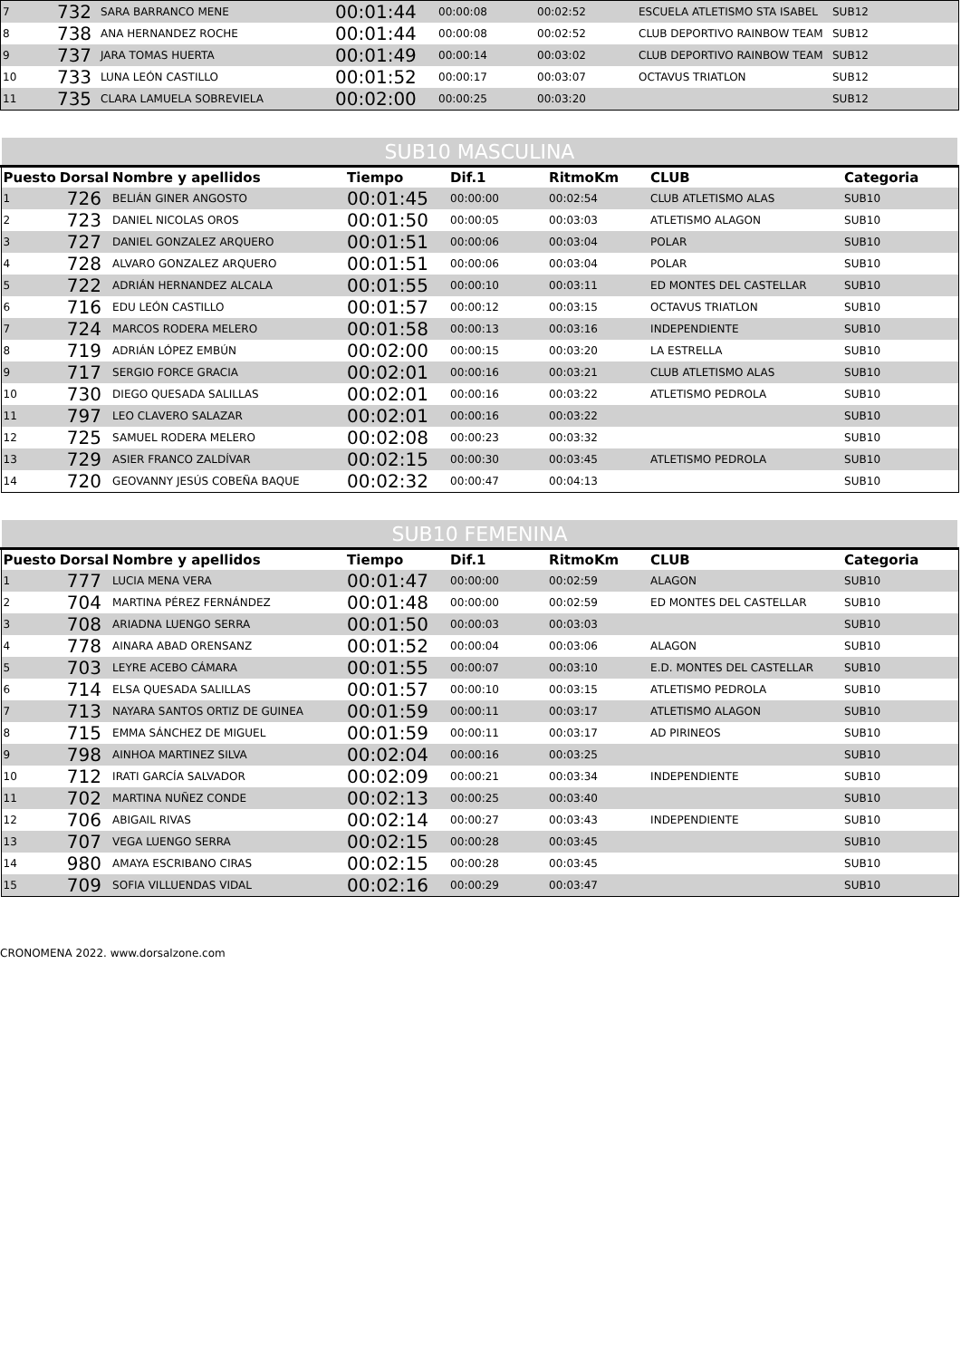| 7 | 732 | SARA BARRANCO MENE | 00:01:44 | 00:00:08 | 00:02:52 | ESCUELA ATLETISMO STA ISABEL | SUB12 |
| 8 | 738 | ANA HERNANDEZ ROCHE | 00:01:44 | 00:00:08 | 00:02:52 | CLUB DEPORTIVO RAINBOW TEAM | SUB12 |
| 9 | 737 | JARA TOMAS HUERTA | 00:01:49 | 00:00:14 | 00:03:02 | CLUB DEPORTIVO RAINBOW TEAM | SUB12 |
| 10 | 733 | LUNA LEÓN CASTILLO | 00:01:52 | 00:00:17 | 00:03:07 | OCTAVUS TRIATLON | SUB12 |
| 11 | 735 | CLARA LAMUELA SOBREVIELA | 00:02:00 | 00:00:25 | 00:03:20 | | SUB12 |
| SUB10 MASCULINA | | | | | | | |
| Puesto | Dorsal | Nombre y apellidos | Tiempo | Dif.1 | RitmoKm | CLUB | Categoria |
| 1 | 726 | BELIÁN GINER ANGOSTO | 00:01:45 | 00:00:00 | 00:02:54 | CLUB ATLETISMO ALAS | SUB10 |
| 2 | 723 | DANIEL NICOLAS OROS | 00:01:50 | 00:00:05 | 00:03:03 | ATLETISMO ALAGON | SUB10 |
| 3 | 727 | DANIEL GONZALEZ ARQUERO | 00:01:51 | 00:00:06 | 00:03:04 | POLAR | SUB10 |
| 4 | 728 | ALVARO GONZALEZ ARQUERO | 00:01:51 | 00:00:06 | 00:03:04 | POLAR | SUB10 |
| 5 | 722 | ADRIÁN HERNANDEZ ALCALA | 00:01:55 | 00:00:10 | 00:03:11 | ED MONTES DEL CASTELLAR | SUB10 |
| 6 | 716 | EDU LEÓN CASTILLO | 00:01:57 | 00:00:12 | 00:03:15 | OCTAVUS TRIATLON | SUB10 |
| 7 | 724 | MARCOS RODERA MELERO | 00:01:58 | 00:00:13 | 00:03:16 | INDEPENDIENTE | SUB10 |
| 8 | 719 | ADRIÁN LÓPEZ EMBÚN | 00:02:00 | 00:00:15 | 00:03:20 | LA ESTRELLA | SUB10 |
| 9 | 717 | SERGIO FORCE GRACIA | 00:02:01 | 00:00:16 | 00:03:21 | CLUB ATLETISMO ALAS | SUB10 |
| 10 | 730 | DIEGO QUESADA SALILLAS | 00:02:01 | 00:00:16 | 00:03:22 | ATLETISMO PEDROLA | SUB10 |
| 11 | 797 | LEO CLAVERO SALAZAR | 00:02:01 | 00:00:16 | 00:03:22 | | SUB10 |
| 12 | 725 | SAMUEL RODERA MELERO | 00:02:08 | 00:00:23 | 00:03:32 | | SUB10 |
| 13 | 729 | ASIER FRANCO ZALDÍVAR | 00:02:15 | 00:00:30 | 00:03:45 | ATLETISMO PEDROLA | SUB10 |
| 14 | 720 | GEOVANNY JESÚS COBEÑA BAQUE | 00:02:32 | 00:00:47 | 00:04:13 | | SUB10 |
| SUB10 FEMENINA | | | | | | | |
| Puesto | Dorsal | Nombre y apellidos | Tiempo | Dif.1 | RitmoKm | CLUB | Categoria |
| 1 | 777 | LUCIA MENA VERA | 00:01:47 | 00:00:00 | 00:02:59 | ALAGON | SUB10 |
| 2 | 704 | MARTINA PÉREZ FERNÁNDEZ | 00:01:48 | 00:00:00 | 00:02:59 | ED MONTES DEL CASTELLAR | SUB10 |
| 3 | 708 | ARIADNA LUENGO SERRA | 00:01:50 | 00:00:03 | 00:03:03 | | SUB10 |
| 4 | 778 | AINARA ABAD ORENSANZ | 00:01:52 | 00:00:04 | 00:03:06 | ALAGON | SUB10 |
| 5 | 703 | LEYRE ACEBO CÁMARA | 00:01:55 | 00:00:07 | 00:03:10 | E.D. MONTES DEL CASTELLAR | SUB10 |
| 6 | 714 | ELSA QUESADA SALILLAS | 00:01:57 | 00:00:10 | 00:03:15 | ATLETISMO PEDROLA | SUB10 |
| 7 | 713 | NAYARA SANTOS ORTIZ DE GUINEA | 00:01:59 | 00:00:11 | 00:03:17 | ATLETISMO ALAGON | SUB10 |
| 8 | 715 | EMMA SÁNCHEZ DE MIGUEL | 00:01:59 | 00:00:11 | 00:03:17 | AD PIRINEOS | SUB10 |
| 9 | 798 | AINHOA MARTINEZ SILVA | 00:02:04 | 00:00:16 | 00:03:25 | | SUB10 |
| 10 | 712 | IRATI GARCÍA SALVADOR | 00:02:09 | 00:00:21 | 00:03:34 | INDEPENDIENTE | SUB10 |
| 11 | 702 | MARTINA NUÑEZ CONDE | 00:02:13 | 00:00:25 | 00:03:40 | | SUB10 |
| 12 | 706 | ABIGAIL RIVAS | 00:02:14 | 00:00:27 | 00:03:43 | INDEPENDIENTE | SUB10 |
| 13 | 707 | VEGA LUENGO SERRA | 00:02:15 | 00:00:28 | 00:03:45 | | SUB10 |
| 14 | 980 | AMAYA ESCRIBANO CIRAS | 00:02:15 | 00:00:28 | 00:03:45 | | SUB10 |
| 15 | 709 | SOFIA VILLUENDAS VIDAL | 00:02:16 | 00:00:29 | 00:03:47 | | SUB10 |
CRONOMENA 2022. www.dorsalzone.com